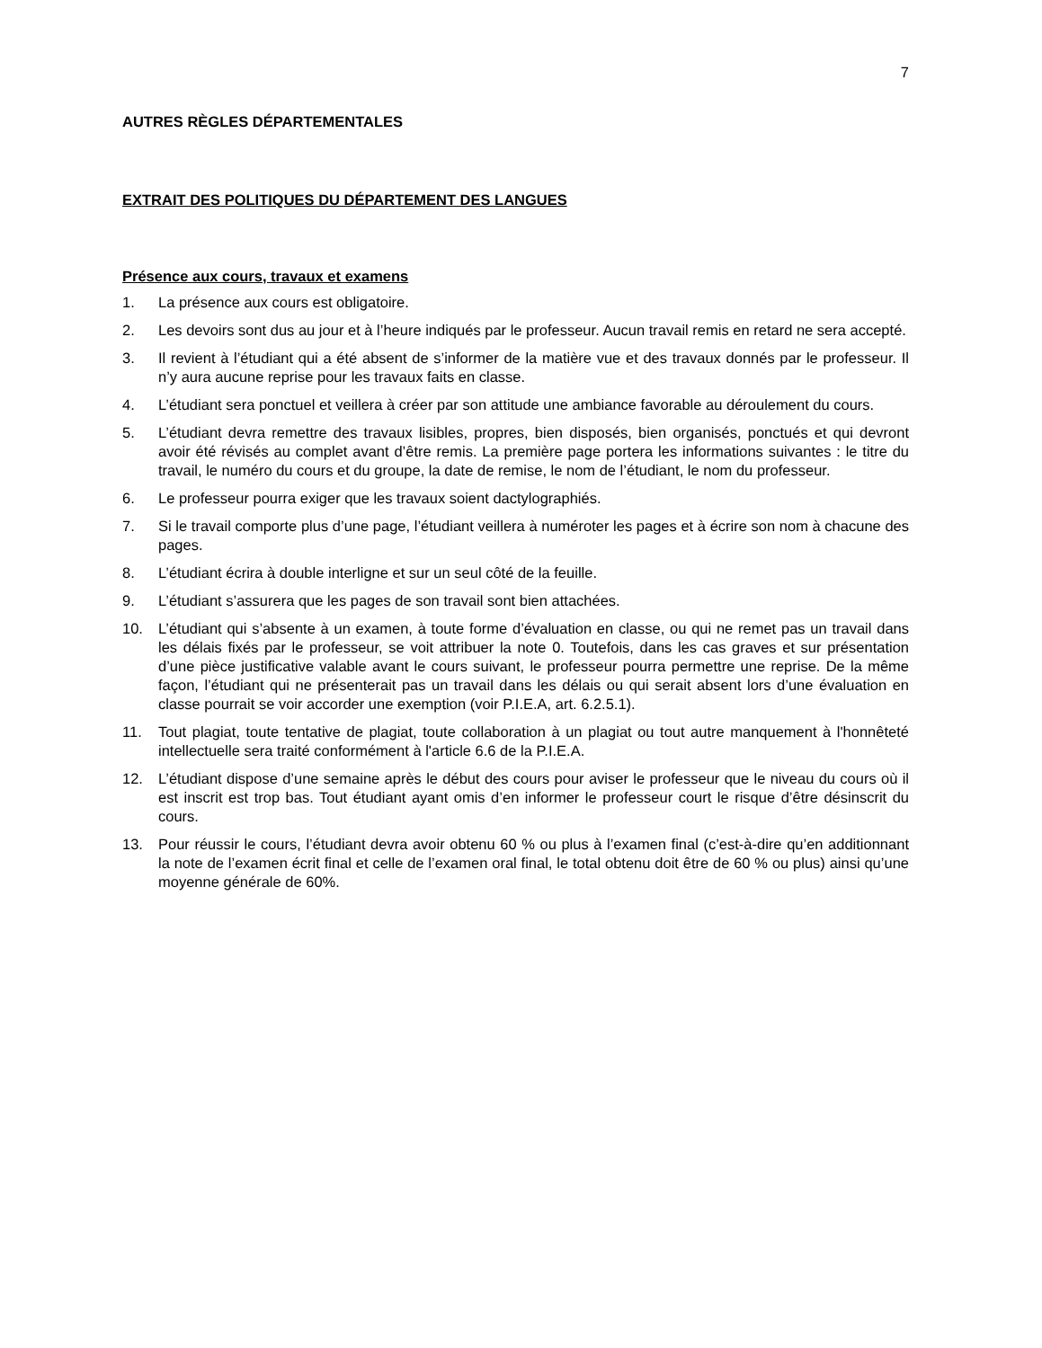7
AUTRES RÈGLES DÉPARTEMENTALES
EXTRAIT DES POLITIQUES DU DÉPARTEMENT DES LANGUES
Présence aux cours, travaux et examens
1. La présence aux cours est obligatoire.
2. Les devoirs sont dus au jour et à l’heure indiqués par le professeur. Aucun travail remis en retard ne sera accepté.
3. Il revient à l’étudiant qui a été absent de s’informer de la matière vue et des travaux donnés par le professeur. Il n’y aura aucune reprise pour les travaux faits en classe.
4. L’étudiant sera ponctuel et veillera à créer par son attitude une ambiance favorable au déroulement du cours.
5. L’étudiant devra remettre des travaux lisibles, propres, bien disposés, bien organisés, ponctués et qui devront avoir été révisés au complet avant d’être remis. La première page portera les informations suivantes : le titre du travail, le numéro du cours et du groupe, la date de remise, le nom de l’étudiant, le nom du professeur.
6. Le professeur pourra exiger que les travaux soient dactylographiés.
7. Si le travail comporte plus d’une page, l’étudiant veillera à numéroter les pages et à écrire son nom à chacune des pages.
8. L’étudiant écrira à double interligne et sur un seul côté de la feuille.
9. L’étudiant s’assurera que les pages de son travail sont bien attachées.
10. L’étudiant qui s’absente à un examen, à toute forme d’évaluation en classe, ou qui ne remet pas un travail dans les délais fixés par le professeur, se voit attribuer la note 0. Toutefois, dans les cas graves et sur présentation d’une pièce justificative valable avant le cours suivant, le professeur pourra permettre une reprise. De la même façon, l’étudiant qui ne présenterait pas un travail dans les délais ou qui serait absent lors d’une évaluation en classe pourrait se voir accorder une exemption (voir P.I.E.A, art. 6.2.5.1).
11. Tout plagiat, toute tentative de plagiat, toute collaboration à un plagiat ou tout autre manquement à l'honnêteté intellectuelle sera traité conformément à l'article 6.6 de la P.I.E.A.
12. L’étudiant dispose d’une semaine après le début des cours pour aviser le professeur que le niveau du cours où il est inscrit est trop bas. Tout étudiant ayant omis d’en informer le professeur court le risque d’être désinscrit du cours.
13. Pour réussir le cours, l’étudiant devra avoir obtenu 60 % ou plus à l’examen final (c’est-à-dire qu’en additionnant la note de l’examen écrit final et celle de l’examen oral final, le total obtenu doit être de 60 % ou plus) ainsi qu’une moyenne générale de 60%.